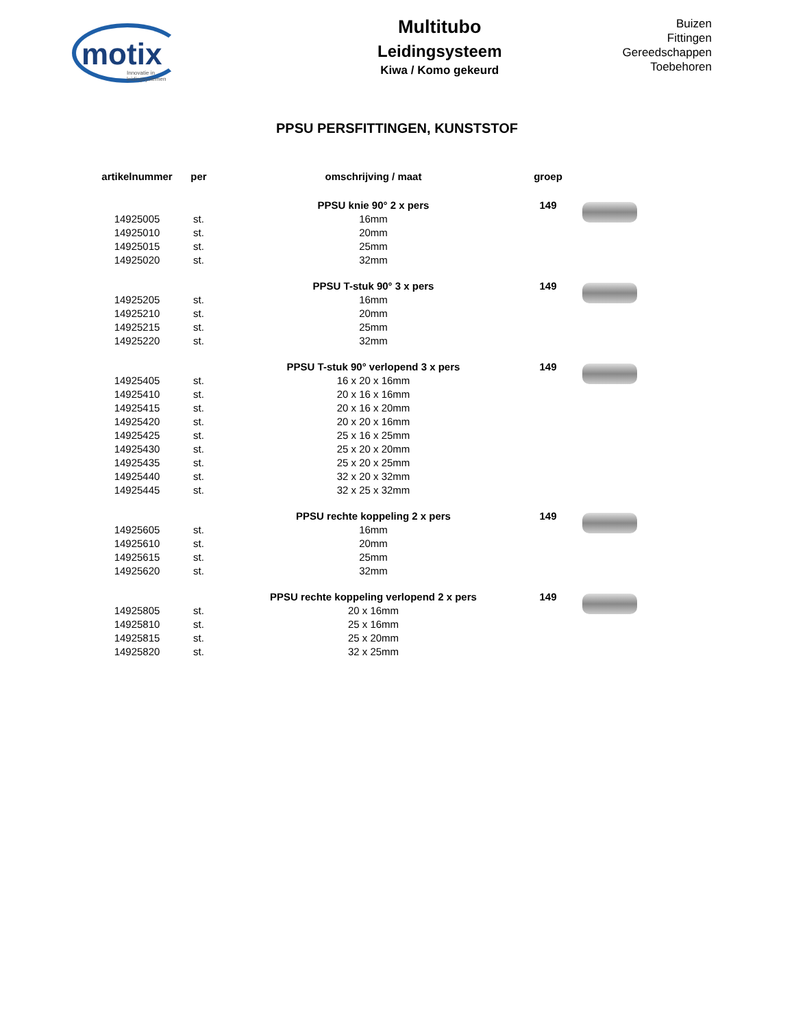motix
Innovatie in leidingsystemen
Multitubo
Leidingsysteem
Kiwa / Komo gekeurd
Buizen
Fittingen
Gereedschappen
Toebehoren
PPSU PERSFITTINGEN, KUNSTSTOF
| artikelnummer | per | omschrijving / maat | groep | |
| --- | --- | --- | --- | --- |
| | | PPSU knie 90° 2 x pers | 149 | |
| 14925005 | st. | 16mm | | |
| 14925010 | st. | 20mm | | |
| 14925015 | st. | 25mm | | |
| 14925020 | st. | 32mm | | |
| | | PPSU T-stuk 90° 3 x pers | 149 | |
| 14925205 | st. | 16mm | | |
| 14925210 | st. | 20mm | | |
| 14925215 | st. | 25mm | | |
| 14925220 | st. | 32mm | | |
| | | PPSU T-stuk 90° verlopend 3 x pers | 149 | |
| 14925405 | st. | 16 x 20 x 16mm | | |
| 14925410 | st. | 20 x 16 x 16mm | | |
| 14925415 | st. | 20 x 16 x 20mm | | |
| 14925420 | st. | 20 x 20 x 16mm | | |
| 14925425 | st. | 25 x 16 x 25mm | | |
| 14925430 | st. | 25 x 20 x 20mm | | |
| 14925435 | st. | 25 x 20 x 25mm | | |
| 14925440 | st. | 32 x 20 x 32mm | | |
| 14925445 | st. | 32 x 25 x 32mm | | |
| | | PPSU rechte koppeling 2 x pers | 149 | |
| 14925605 | st. | 16mm | | |
| 14925610 | st. | 20mm | | |
| 14925615 | st. | 25mm | | |
| 14925620 | st. | 32mm | | |
| | | PPSU rechte koppeling verlopend 2 x pers | 149 | |
| 14925805 | st. | 20 x 16mm | | |
| 14925810 | st. | 25 x 16mm | | |
| 14925815 | st. | 25 x 20mm | | |
| 14925820 | st. | 32 x 25mm | | |